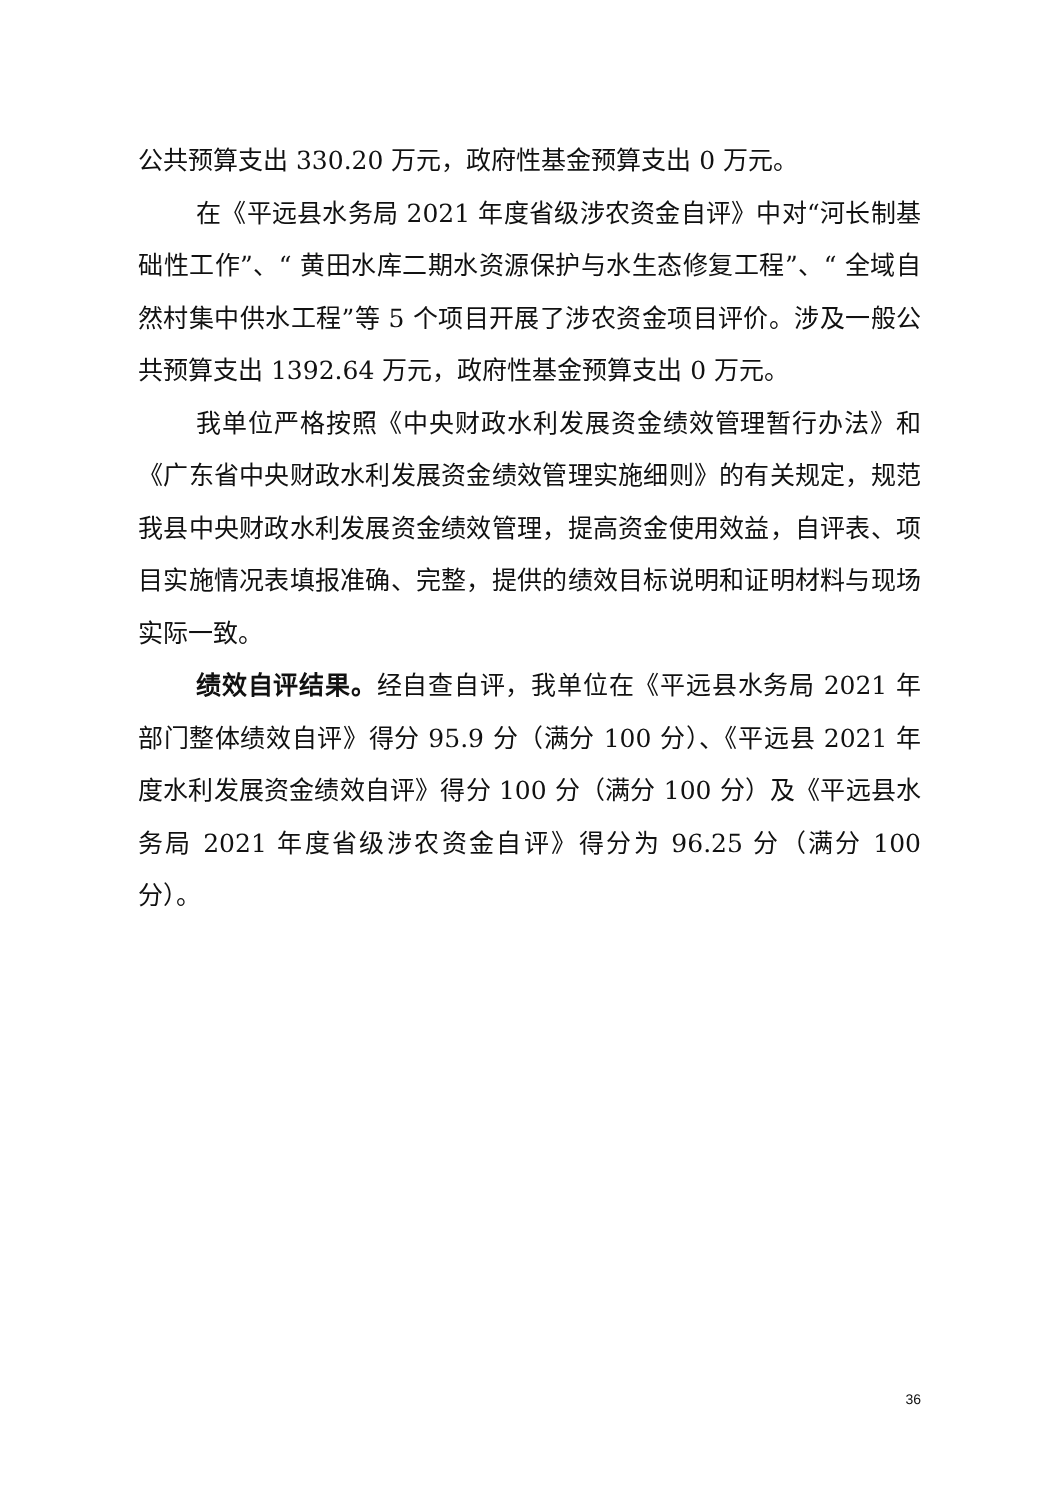公共预算支出 330.20 万元，政府性基金预算支出 0 万元。
在《平远县水务局 2021 年度省级涉农资金自评》中对“河长制基础性工作”、“ 黄田水库二期水资源保护与水生态修复工程”、“ 全域自然村集中供水工程”等 5 个项目开展了涉农资金项目评价。涉及一般公共预算支出 1392.64 万元，政府性基金预算支出 0 万元。
我单位严格按照《中央财政水利发展资金绩效管理暂行办法》和《广东省中央财政水利发展资金绩效管理实施细则》的有关规定，规范我县中央财政水利发展资金绩效管理，提高资金使用效益，自评表、项目实施情况表填报准确、完整，提供的绩效目标说明和证明材料与现场实际一致。
绩效自评结果。经自查自评，我单位在《平远县水务局 2021 年部门整体绩效自评》得分 95.9 分（满分 100 分）、《平远县 2021 年度水利发展资金绩效自评》得分 100 分（满分 100 分）及《平远县水务局 2021 年度省级涉农资金自评》得分为 96.25 分（满分 100 分）。
36